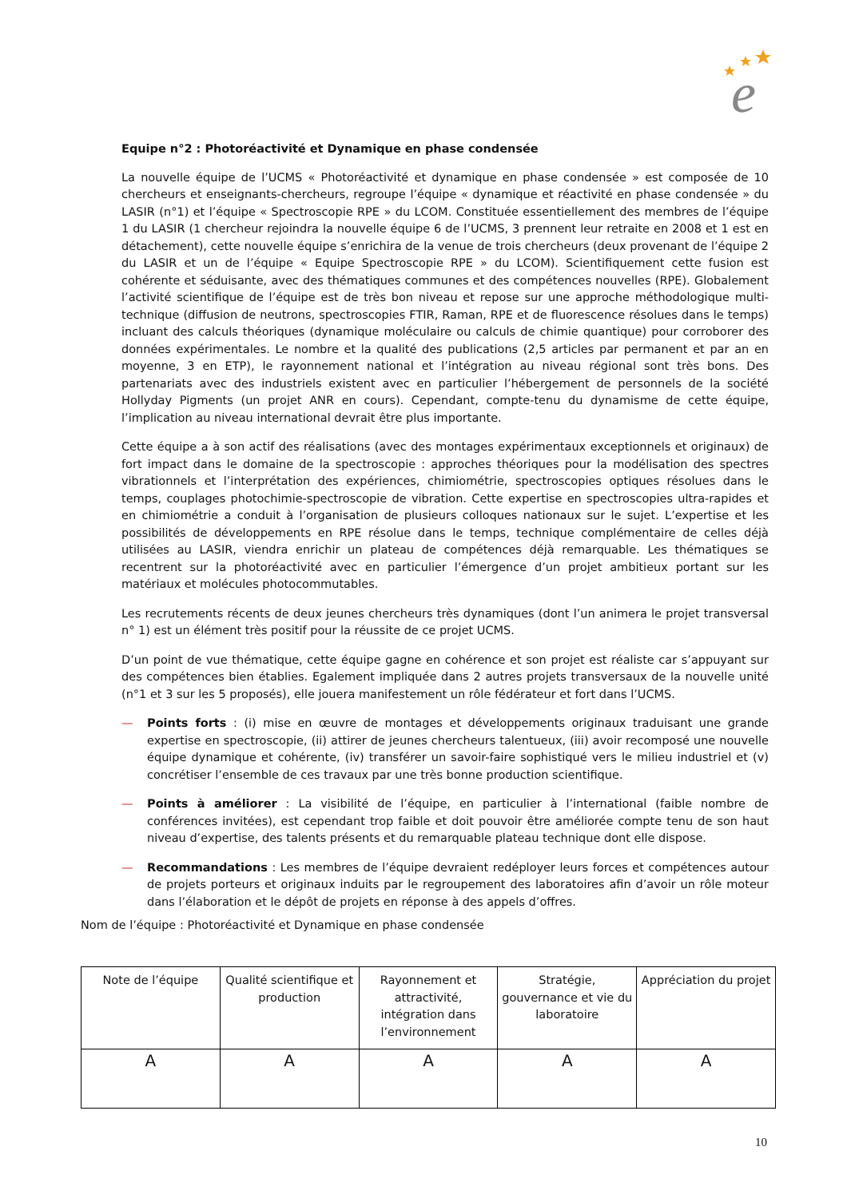e
Equipe n°2 : Photoréactivité et Dynamique en phase condensée
La nouvelle équipe de l’UCMS « Photoréactivité et dynamique en phase condensée » est composée de 10 chercheurs et enseignants-chercheurs, regroupe l’équipe « dynamique et réactivité en phase condensée » du LASIR (n°1) et l’équipe « Spectroscopie RPE » du LCOM. Constituée essentiellement des membres de l’équipe 1 du LASIR (1 chercheur rejoindra la nouvelle équipe 6 de l’UCMS, 3 prennent leur retraite en 2008 et 1 est en détachement), cette nouvelle équipe s’enrichira de la venue de trois chercheurs (deux provenant de l’équipe 2 du LASIR et un de l’équipe « Equipe Spectroscopie RPE » du LCOM). Scientifiquement cette fusion est cohérente et séduisante, avec des thématiques communes et des compétences nouvelles (RPE). Globalement l’activité scientifique de l’équipe est de très bon niveau et repose sur une approche méthodologique multi-technique (diffusion de neutrons, spectroscopies FTIR, Raman, RPE et de fluorescence résolues dans le temps) incluant des calculs théoriques (dynamique moléculaire ou calculs de chimie quantique) pour corroborer des données expérimentales. Le nombre et la qualité des publications (2,5 articles par permanent et par an en moyenne, 3 en ETP), le rayonnement national et l’intégration au niveau régional sont très bons. Des partenariats avec des industriels existent avec en particulier l’hébergement de personnels de la société Hollyday Pigments (un projet ANR en cours). Cependant, compte-tenu du dynamisme de cette équipe, l’implication au niveau international devrait être plus importante.
Cette équipe a à son actif des réalisations (avec des montages expérimentaux exceptionnels et originaux) de fort impact dans le domaine de la spectroscopie : approches théoriques pour la modélisation des spectres vibrationnels et l’interprétation des expériences, chimiométrie, spectroscopies optiques résolues dans le temps, couplages photochimie-spectroscopie de vibration. Cette expertise en spectroscopies ultra-rapides et en chimiométrie a conduit à l’organisation de plusieurs colloques nationaux sur le sujet. L’expertise et les possibilités de développements en RPE résolue dans le temps, technique complémentaire de celles déjà utilisées au LASIR, viendra enrichir un plateau de compétences déjà remarquable. Les thématiques se recentrent sur la photoréactivité avec en particulier l’émergence d’un projet ambitieux portant sur les matériaux et molécules photocommutables.
Les recrutements récents de deux jeunes chercheurs très dynamiques (dont l’un animera le projet transversal n° 1) est un élément très positif pour la réussite de ce projet UCMS.
D’un point de vue thématique, cette équipe gagne en cohérence et son projet est réaliste car s’appuyant sur des compétences bien établies. Egalement impliquée dans 2 autres projets transversaux de la nouvelle unité (n°1 et 3 sur les 5 proposés), elle jouera manifestement un rôle fédérateur et fort dans l’UCMS.
— Points forts : (i) mise en œuvre de montages et développements originaux traduisant une grande expertise en spectroscopie, (ii) attirer de jeunes chercheurs talentueux, (iii) avoir recomposé une nouvelle équipe dynamique et cohérente, (iv) transférer un savoir-faire sophistiqué vers le milieu industriel et (v) concrétiser l’ensemble de ces travaux par une très bonne production scientifique.
— Points à améliorer : La visibilité de l’équipe, en particulier à l’international (faible nombre de conférences invitées), est cependant trop faible et doit pouvoir être améliorée compte tenu de son haut niveau d’expertise, des talents présents et du remarquable plateau technique dont elle dispose.
— Recommandations : Les membres de l’équipe devraient redéployer leurs forces et compétences autour de projets porteurs et originaux induits par le regroupement des laboratoires afin d’avoir un rôle moteur dans l’élaboration et le dépôt de projets en réponse à des appels d’offres.
Nom de l’équipe : Photoréactivité et Dynamique en phase condensée
| Note de l’équipe | Qualité scientifique et production | Rayonnement et attractivité, intégration dans l’environnement | Stratégie, gouvernance et vie du laboratoire | Appréciation du projet |
| --- | --- | --- | --- | --- |
| A | A | A | A | A |
10